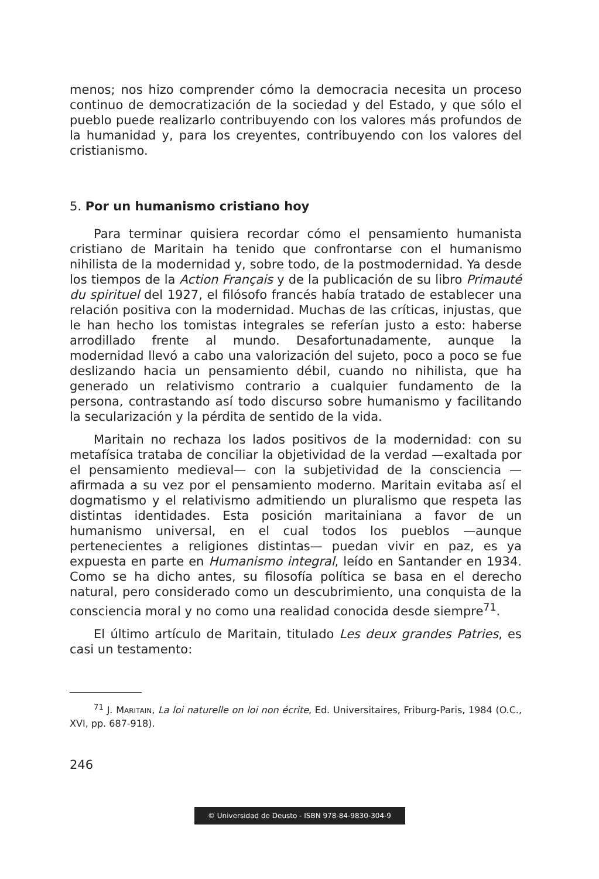menos; nos hizo comprender cómo la democracia necesita un proceso continuo de democratización de la sociedad y del Estado, y que sólo el pueblo puede realizarlo contribuyendo con los valores más profundos de la humanidad y, para los creyentes, contribuyendo con los valores del cristianismo.
5. Por un humanismo cristiano hoy
Para terminar quisiera recordar cómo el pensamiento humanista cristiano de Maritain ha tenido que confrontarse con el humanismo nihilista de la modernidad y, sobre todo, de la postmodernidad. Ya desde los tiempos de la Action Français y de la publicación de su libro Primauté du spirituel del 1927, el filósofo francés había tratado de establecer una relación positiva con la modernidad. Muchas de las críticas, injustas, que le han hecho los tomistas integrales se referían justo a esto: haberse arrodillado frente al mundo. Desafortunadamente, aunque la modernidad llevó a cabo una valorización del sujeto, poco a poco se fue deslizando hacia un pensamiento débil, cuando no nihilista, que ha generado un relativismo contrario a cualquier fundamento de la persona, contrastando así todo discurso sobre humanismo y facilitando la secularización y la pérdita de sentido de la vida.
Maritain no rechaza los lados positivos de la modernidad: con su metafísica trataba de conciliar la objetividad de la verdad —exaltada por el pensamiento medieval— con la subjetividad de la consciencia —afirmada a su vez por el pensamiento moderno. Maritain evitaba así el dogmatismo y el relativismo admitiendo un pluralismo que respeta las distintas identidades. Esta posición maritainiana a favor de un humanismo universal, en el cual todos los pueblos —aunque pertenecientes a religiones distintas— puedan vivir en paz, es ya expuesta en parte en Humanismo integral, leído en Santander en 1934. Como se ha dicho antes, su filosofía política se basa en el derecho natural, pero considerado como un descubrimiento, una conquista de la consciencia moral y no como una realidad conocida desde siempre<sup>71</sup>.
El último artículo de Maritain, titulado Les deux grandes Patries, es casi un testamento:
<sup>71</sup> J. MARITAIN, La loi naturelle on loi non écrite, Ed. Universitaires, Friburg-Paris, 1984 (O.C., XVI, pp. 687-918).
246
© Universidad de Deusto - ISBN 978-84-9830-304-9